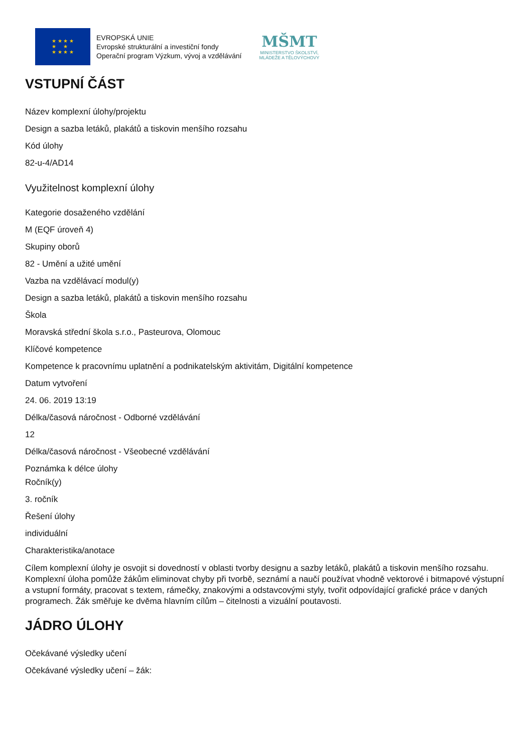★ ★ ★ ★
★ ★
★ ★ ★ ★
EVROPSKÁ UNIE
Evropské strukturální a investiční fondy
Operační program Výzkum, vývoj a vzdělávání
MŠMT
MINISTERSTVO ŠKOLSTVÍ,
MLÁDEŽE A TĚLOVÝCHOVY
VSTUPNÍ ČÁST
Název komplexní úlohy/projektu
Design a sazba letáků, plakátů a tiskovin menšího rozsahu
Kód úlohy
82-u-4/AD14
Využitelnost komplexní úlohy
Kategorie dosaženého vzdělání
M (EQF úroveň 4)
Skupiny oborů
82 - Umění a užité umění
Vazba na vzdělávací modul(y)
Design a sazba letáků, plakátů a tiskovin menšího rozsahu
Škola
Moravská střední škola s.r.o., Pasteurova, Olomouc
Klíčové kompetence
Kompetence k pracovnímu uplatnění a podnikatelským aktivitám, Digitální kompetence
Datum vytvoření
24. 06. 2019 13:19
Délka/časová náročnost - Odborné vzdělávání
12
Délka/časová náročnost - Všeobecné vzdělávání
Poznámka k délce úlohy
Ročník(y)
3. ročník
Řešení úlohy
individuální
Charakteristika/anotace
Cílem komplexní úlohy je osvojit si dovedností v oblasti tvorby designu a sazby letáků, plakátů a tiskovin menšího rozsahu. Komplexní úloha pomůže žákům eliminovat chyby při tvorbě, seznámí a naučí používat vhodně vektorové i bitmapové výstupní a vstupní formáty, pracovat s textem, rámečky, znakovými a odstavcovými styly, tvořit odpovídající grafické práce v daných programech. Žák směřuje ke dvěma hlavním cílům – čitelnosti a vizuální poutavosti.
JÁDRO ÚLOHY
Očekávané výsledky učení
Očekávané výsledky učení – žák: